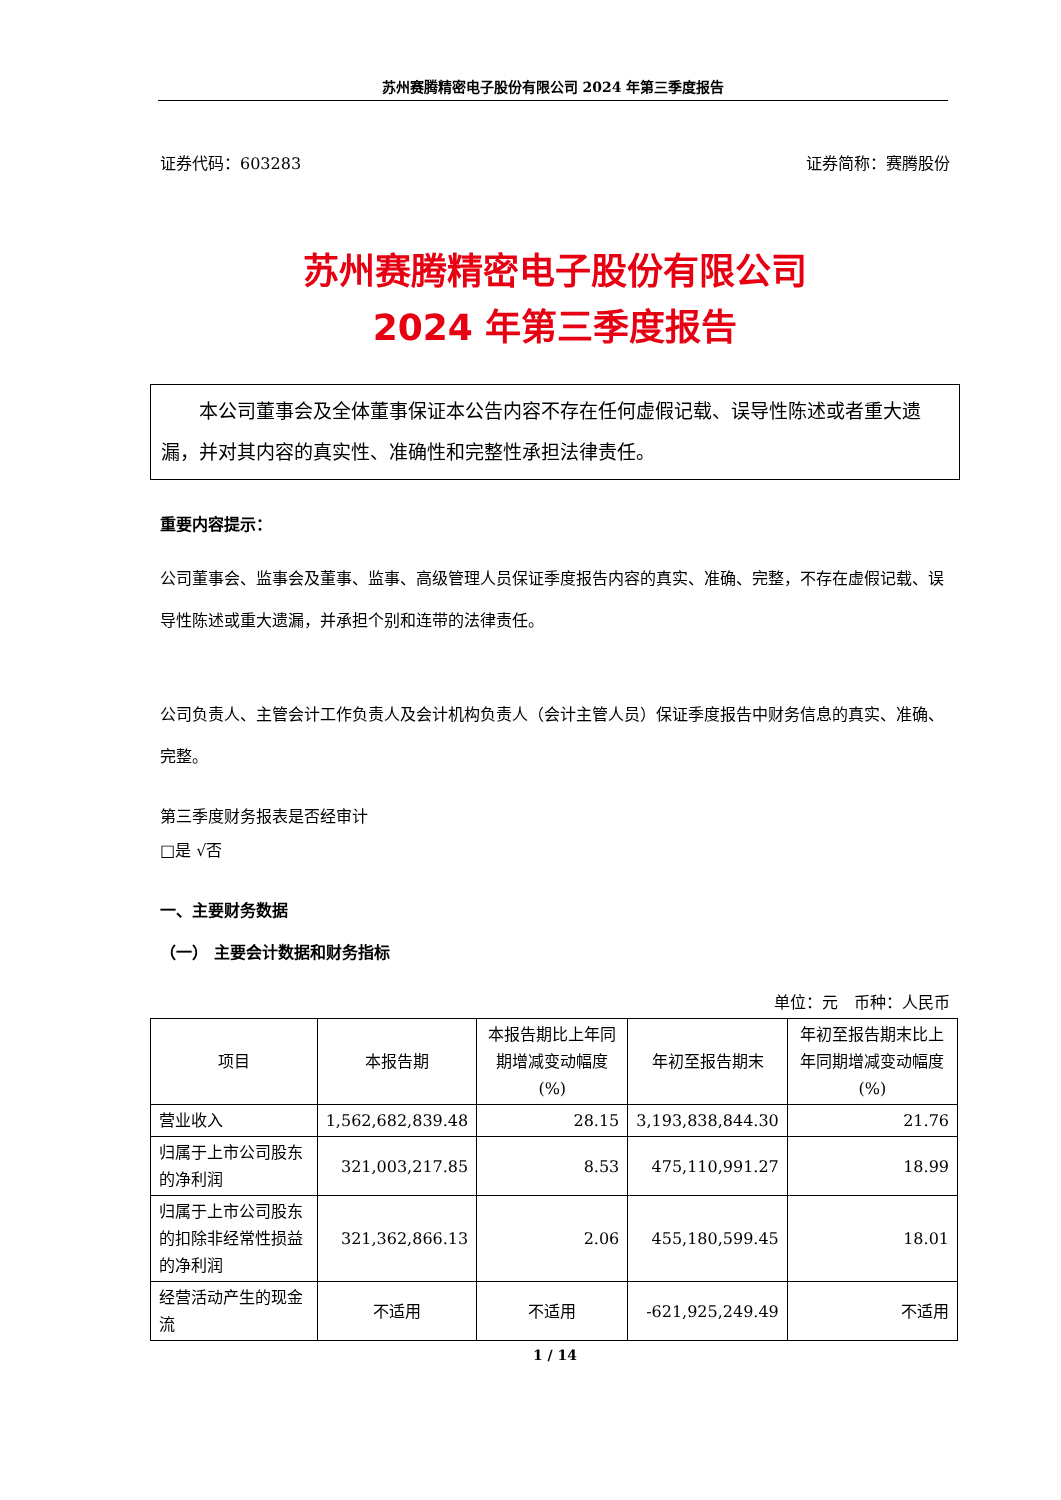苏州赛腾精密电子股份有限公司 2024 年第三季度报告
证券代码：603283 证券简称：赛腾股份
苏州赛腾精密电子股份有限公司
2024 年第三季度报告
本公司董事会及全体董事保证本公告内容不存在任何虚假记载、误导性陈述或者重大遗漏，并对其内容的真实性、准确性和完整性承担法律责任。
重要内容提示：
公司董事会、监事会及董事、监事、高级管理人员保证季度报告内容的真实、准确、完整，不存在虚假记载、误导性陈述或重大遗漏，并承担个别和连带的法律责任。
公司负责人、主管会计工作负责人及会计机构负责人（会计主管人员）保证季度报告中财务信息的真实、准确、完整。
第三季度财务报表是否经审计
□是 √否
一、主要财务数据
（一） 主要会计数据和财务指标
单位：元　币种：人民币
| 项目 | 本报告期 | 本报告期比上年同期增减变动幅度(%) | 年初至报告期末 | 年初至报告期末比上年同期增减变动幅度(%) |
| --- | --- | --- | --- | --- |
| 营业收入 | 1,562,682,839.48 | 28.15 | 3,193,838,844.30 | 21.76 |
| 归属于上市公司股东的净利润 | 321,003,217.85 | 8.53 | 475,110,991.27 | 18.99 |
| 归属于上市公司股东的扣除非经常性损益的净利润 | 321,362,866.13 | 2.06 | 455,180,599.45 | 18.01 |
| 经营活动产生的现金流 | 不适用 | 不适用 | -621,925,249.49 | 不适用 |
1 / 14